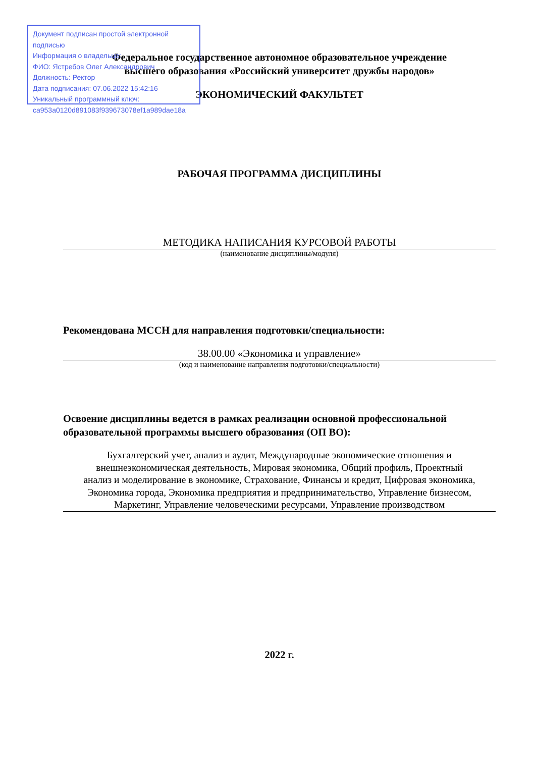Документ подписан простой электронной подписью
Информация о владельце:
ФИО: Ястребов Олег Александрович
Должность: Ректор
Дата подписания: 07.06.2022 15:42:16
Уникальный программный ключ:
ca953a0120d891083f939673078ef1a989dae18a
Федеральное государственное автономное образовательное учреждение
высшего образования «Российский университет дружбы народов»
ЭКОНОМИЧЕСКИЙ ФАКУЛЬТЕТ
РАБОЧАЯ ПРОГРАММА ДИСЦИПЛИНЫ
МЕТОДИКА НАПИСАНИЯ КУРСОВОЙ РАБОТЫ
(наименование дисциплины/модуля)
Рекомендована МССН для направления подготовки/специальности:
38.00.00 «Экономика и управление»
(код и наименование направления подготовки/специальности)
Освоение дисциплины ведется в рамках реализации основной профессиональной образовательной программы высшего образования (ОП ВО):
Бухгалтерский учет, анализ и аудит, Международные экономические отношения и внешнеэкономическая деятельность, Мировая экономика, Общий профиль, Проектный анализ и моделирование в экономике, Страхование, Финансы и кредит, Цифровая экономика, Экономика города, Экономика предприятия и предпринимательство, Управление бизнесом, Маркетинг, Управление человеческими ресурсами, Управление производством
2022 г.